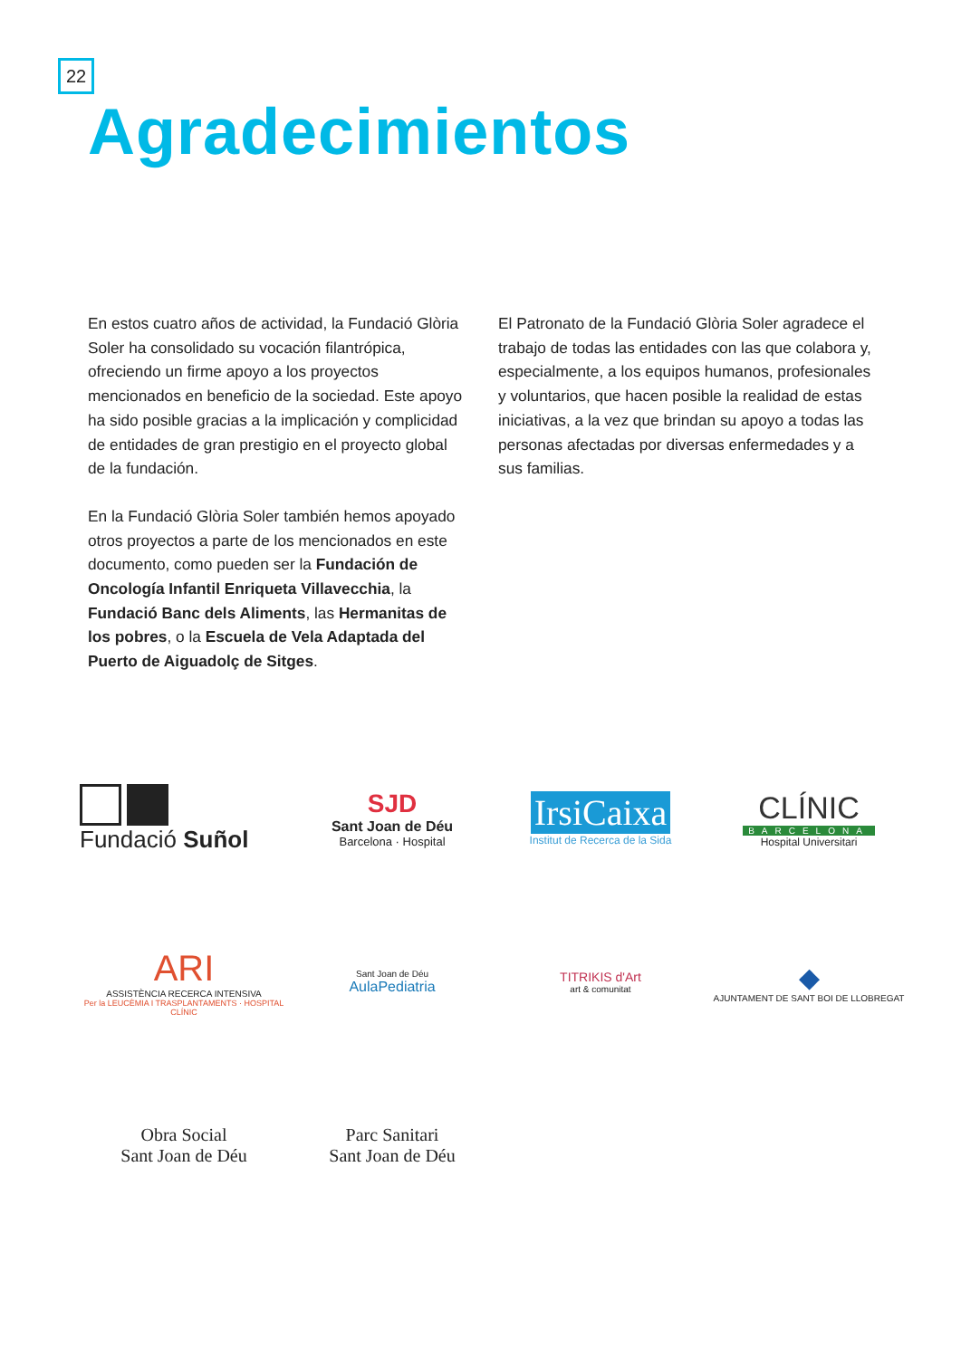22
Agradecimientos
En estos cuatro años de actividad, la Fundació Glòria Soler ha consolidado su vocación filantrópica, ofreciendo un firme apoyo a los proyectos mencionados en beneficio de la sociedad. Este apoyo ha sido posible gracias a la implicación y complicidad de entidades de gran prestigio en el proyecto global de la fundación.
En la Fundació Glòria Soler también hemos apoyado otros proyectos a parte de los mencionados en este documento, como pueden ser la Fundación de Oncología Infantil Enriqueta Villavecchia, la Fundació Banc dels Aliments, las Hermanitas de los pobres, o la Escuela de Vela Adaptada del Puerto de Aiguadolç de Sitges.
El Patronato de la Fundació Glòria Soler agradece el trabajo de todas las entidades con las que colabora y, especialmente, a los equipos humanos, profesionales y voluntarios, que hacen posible la realidad de estas iniciativas, a la vez que brindan su apoyo a todas las personas afectadas por diversas enfermedades y a sus familias.
Fundació Suñol
SJD
Sant Joan de Déu
Barcelona · Hospital
IrsiCaixa
Institut de Recerca de la Sida
CLÍNIC
BARCELONA
Hospital Universitari
ARI
ASSISTÈNCIA RECERCA INTENSIVA
Per la LEUCÈMIA I TRASPLANTAMENTS · HOSPITAL CLÍNIC
Sant Joan de Déu
AulaPediatria
TITRIKIS d'Art
art & comunitat
◆
AJUNTAMENT DE SANT BOI DE LLOBREGAT
Obra Social
Sant Joan de Déu
Parc Sanitari
Sant Joan de Déu